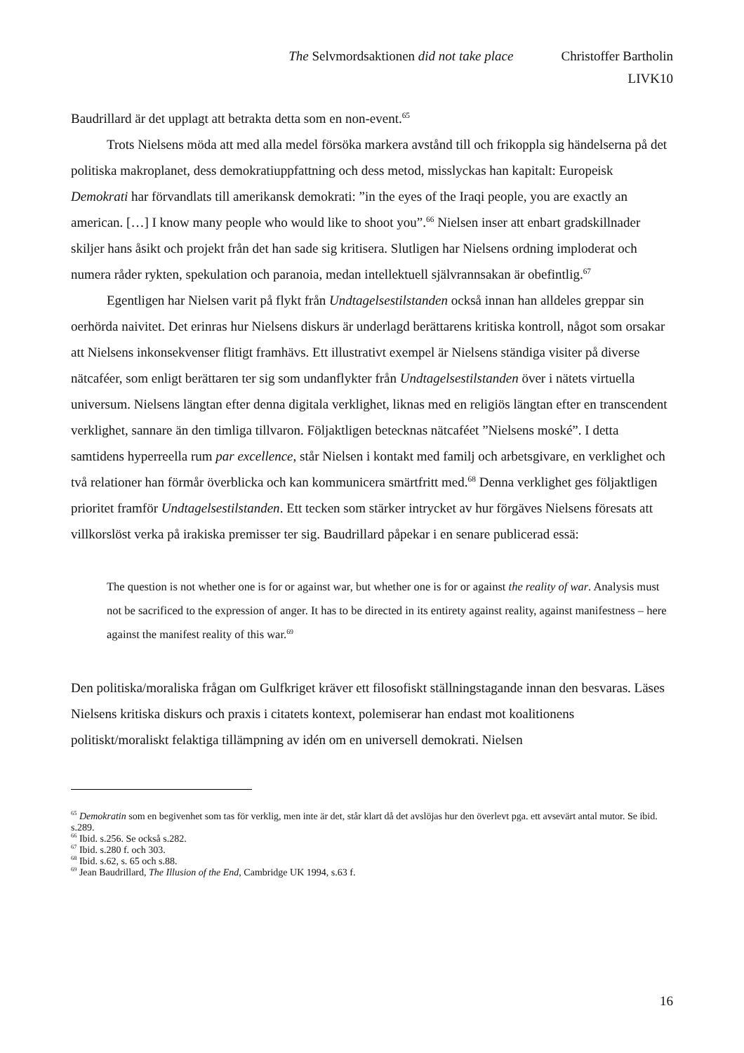The Selvmordsaktionen did not take place Christoffer Bartholin
LIVK10
Baudrillard är det upplagt att betrakta detta som en non-event.<sup>65</sup>
Trots Nielsens möda att med alla medel försöka markera avstånd till och frikoppla sig händelserna på det politiska makroplanet, dess demokratiuppfattning och dess metod, misslyckas han kapitalt: Europeisk Demokrati har förvandlats till amerikansk demokrati: ”in the eyes of the Iraqi people, you are exactly an american. […] I know many people who would like to shoot you”.<sup>66</sup> Nielsen inser att enbart gradskillnader skiljer hans åsikt och projekt från det han sade sig kritisera. Slutligen har Nielsens ordning imploderat och numera råder rykten, spekulation och paranoia, medan intellektuell självrannsakan är obefintlig.<sup>67</sup>
Egentligen har Nielsen varit på flykt från Undtagelsestilstanden också innan han alldeles greppar sin oerhörda naivitet. Det erinras hur Nielsens diskurs är underlagd berättarens kritiska kontroll, något som orsakar att Nielsens inkonsekvenser flitigt framhävs. Ett illustrativt exempel är Nielsens ständiga visiter på diverse nätcaféer, som enligt berättaren ter sig som undanflykter från Undtagelsestilstanden över i nätets virtuella universum. Nielsens längtan efter denna digitala verklighet, liknas med en religiös längtan efter en transcendent verklighet, sannare än den timliga tillvaron. Följaktligen betecknas nätcaféet ”Nielsens moské”. I detta samtidens hyperreella rum par excellence, står Nielsen i kontakt med familj och arbetsgivare, en verklighet och två relationer han förmår överblicka och kan kommunicera smärtfritt med.<sup>68</sup> Denna verklighet ges följaktligen prioritet framför Undtagelsestilstanden. Ett tecken som stärker intrycket av hur förgäves Nielsens föresats att villkorslöst verka på irakiska premisser ter sig. Baudrillard påpekar i en senare publicerad essä:
The question is not whether one is for or against war, but whether one is for or against the reality of war. Analysis must not be sacrificed to the expression of anger. It has to be directed in its entirety against reality, against manifestness – here against the manifest reality of this war.<sup>69</sup>
Den politiska/moraliska frågan om Gulfkriget kräver ett filosofiskt ställningstagande innan den besvaras. Läses Nielsens kritiska diskurs och praxis i citatets kontext, polemiserar han endast mot koalitionens politiskt/moraliskt felaktiga tillämpning av idén om en universell demokrati. Nielsen
<sup>65</sup> Demokratin som en begivenhet som tas för verklig, men inte är det, står klart då det avslöjas hur den överlevt pga. ett avsevärt antal mutor. Se ibid. s.289.
<sup>66</sup> Ibid. s.256. Se också s.282.
<sup>67</sup> Ibid. s.280 f. och 303.
<sup>68</sup> Ibid. s.62, s. 65 och s.88.
<sup>69</sup> Jean Baudrillard, The Illusion of the End, Cambridge UK 1994, s.63 f.
16